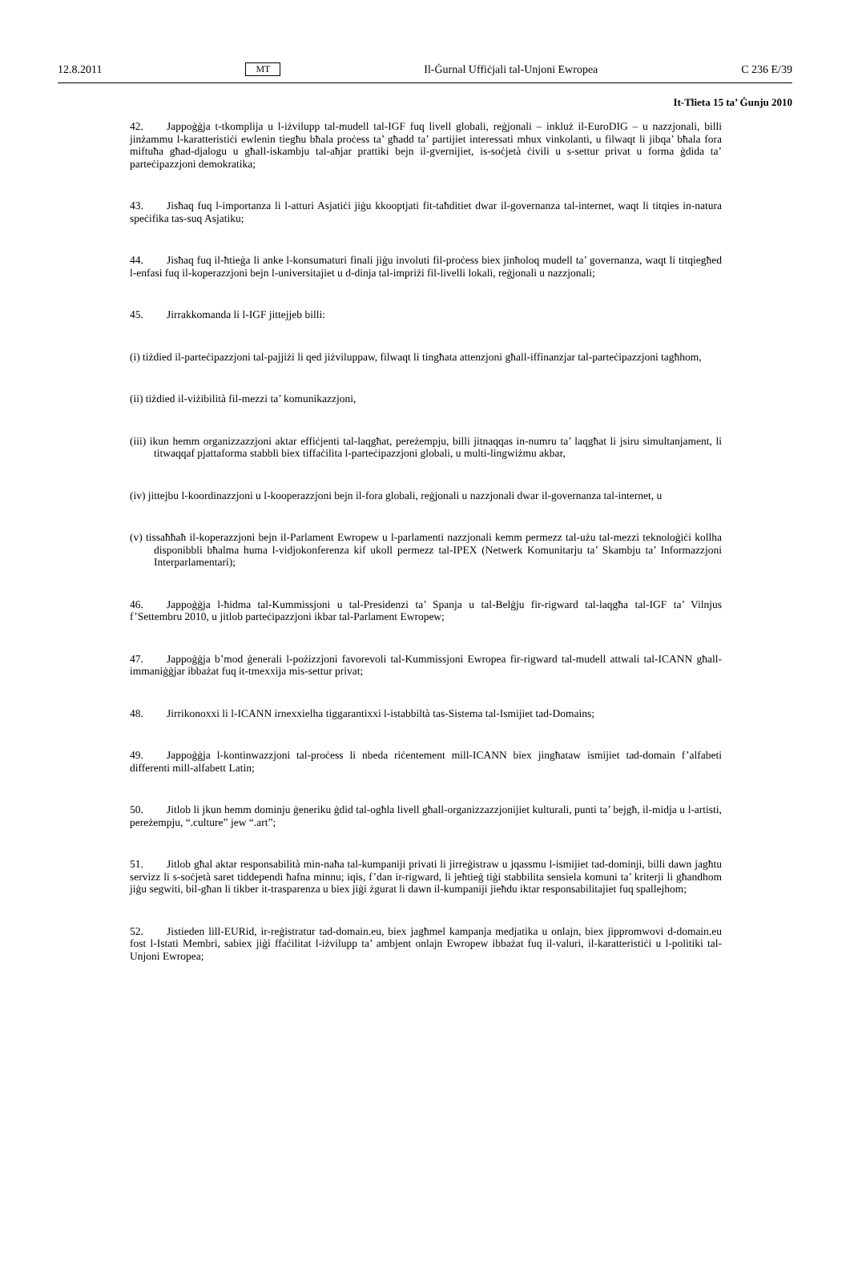12.8.2011 MT Il-Ġurnal Uffiċjali tal-Unjoni Ewropea C 236 E/39
It-Tlieta 15 ta’ Ġunju 2010
42. Jappoġġja t-tkomplija u l-iżvilupp tal-mudell tal-IGF fuq livell globali, reġjonali – inkluż il-EuroDIG – u nazzjonali, billi jinżammu l-karatteristiċi ewlenin tiegħu bħala proċess ta’ għadd ta’ partijiet interessati mhux vinkolanti, u filwaqt li jibqa’ bħala fora miftuħa għad-djalogu u għall-iskambju tal-aħjar prattiki bejn il-gvernijiet, is-soċjetà ċivili u s-settur privat u forma ġdida ta’ parteċipazzjoni demokratika;
43. Jisħaq fuq l-importanza li l-atturi Asjatiċi jiġu kkooptjati fit-taħditiet dwar il-governanza tal-internet, waqt li titqies in-natura speċifika tas-suq Asjatiku;
44. Jisħaq fuq il-ħtieġa li anke l-konsumaturi finali jiġu involuti fil-proċess biex jinħoloq mudell ta’ governanza, waqt li titqiegħed l-enfasi fuq il-koperazzjoni bejn l-universitajiet u d-dinja tal-impriżi fil-livelli lokali, reġjonali u nazzjonali;
45. Jirrakkomanda li l-IGF jittejjeb billi:
(i) tiżdied il-parteċipazzjoni tal-pajjiżi li qed jiżviluppaw, filwaqt li tingħata attenzjoni għall-iffinanzjar tal-parteċipazzjoni tagħhom,
(ii) tiżdied il-viżibilità fil-mezzi ta’ komunikazzjoni,
(iii) ikun hemm organizzazzjoni aktar effiċjenti tal-laqgħat, pereżempju, billi jitnaqqas in-numru ta’ laqgħat li jsiru simultanjament, li titwaqqaf pjattaforma stabbli biex tiffaċilita l-parteċipazzjoni globali, u multi-lingwiżmu akbar,
(iv) jittejbu l-koordinazzjoni u l-kooperazzjoni bejn il-fora globali, reġjonali u nazzjonali dwar il-governanza tal-internet, u
(v) tissaħħaħ il-koperazzjoni bejn il-Parlament Ewropew u l-parlamenti nazzjonali kemm permezz tal-użu tal-mezzi teknoloġiċi kollha disponibbli bħalma huma l-vidjokonferenza kif ukoll permezz tal-IPEX (Netwerk Komunitarju ta’ Skambju ta’ Informazzjoni Interparlamentari);
46. Jappoġġja l-ħidma tal-Kummissjoni u tal-Presidenzi ta’ Spanja u tal-Belġju fir-rigward tal-laqgħa tal-IGF ta’ Vilnjus f’Settembru 2010, u jitlob parteċipazzjoni ikbar tal-Parlament Ewropew;
47. Jappoġġja b’mod ġenerali l-pożizzjoni favorevoli tal-Kummissjoni Ewropea fir-rigward tal-mudell attwali tal-ICANN għall-immaniġġjar ibbażat fuq it-tmexxija mis-settur privat;
48. Jirrikonoxxi li l-ICANN irnexxielha tiggarantixxi l-istabbiltà tas-Sistema tal-Ismijiet tad-Domains;
49. Jappoġġja l-kontinwazzjoni tal-proċess li nbeda riċentement mill-ICANN biex jingħataw ismijiet tad-domain f’alfabeti differenti mill-alfabett Latin;
50. Jitlob li jkun hemm dominju ġeneriku ġdid tal-ogħla livell għall-organizzazzjonijiet kulturali, punti ta’ bejgħ, il-midja u l-artisti, pereżempju, “.culture” jew “.art”;
51. Jitlob għal aktar responsabilità min-naħa tal-kumpaniji privati li jirreġistraw u jqassmu l-ismijiet tad-dominji, billi dawn jagħtu servizz li s-soċjetà saret tiddependi ħafna minnu; iqis, f’dan ir-rigward, li jeħtieġ tiġi stabbilita sensiela komuni ta’ kriterji li għandhom jiġu segwiti, bil-għan li tikber it-trasparenza u biex jiġi żgurat li dawn il-kumpaniji jieħdu iktar responsabilitajiet fuq spallejhom;
52. Jistieden lill-EURid, ir-reġistratur tad-domain.eu, biex jagħmel kampanja medjatika u onlajn, biex jippromwovi d-domain.eu fost l-Istati Membri, sabiex jiġi ffaċilitat l-iżvilupp ta’ ambjent onlajn Ewropew ibbażat fuq il-valuri, il-karatteristiċi u l-politiki tal-Unjoni Ewropea;